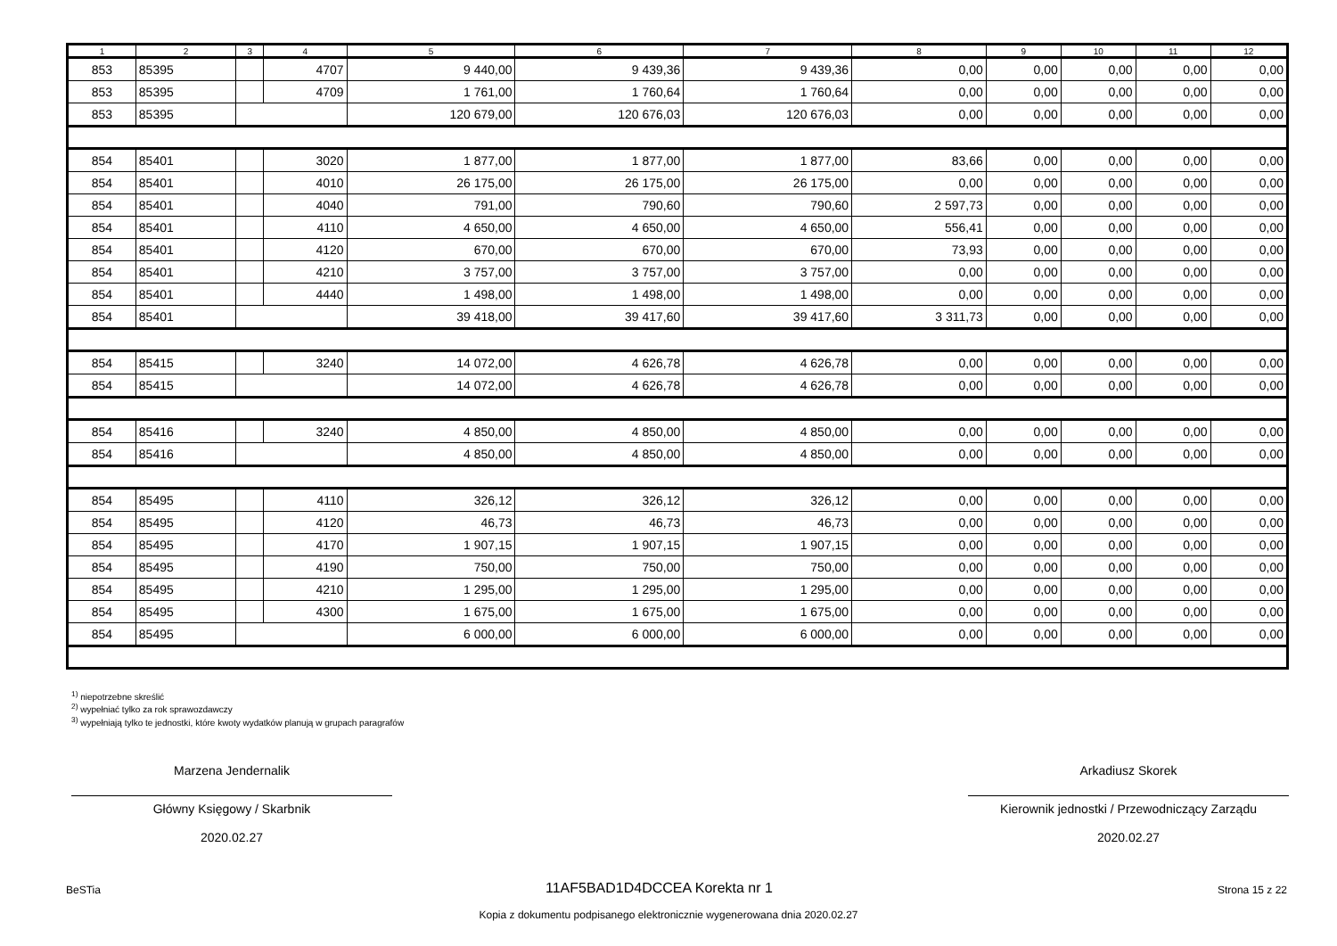| 1 | 2 | 3 | 4 | 5 | 6 | 7 | 8 | 9 | 10 | 11 | 12 |
| --- | --- | --- | --- | --- | --- | --- | --- | --- | --- | --- | --- |
| 853 | 85395 | | 4707 | 9 440,00 | 9 439,36 | 9 439,36 | 0,00 | 0,00 | 0,00 | 0,00 | 0,00 |
| 853 | 85395 | | 4709 | 1 761,00 | 1 760,64 | 1 760,64 | 0,00 | 0,00 | 0,00 | 0,00 | 0,00 |
| 853 | 85395 | | | 120 679,00 | 120 676,03 | 120 676,03 | 0,00 | 0,00 | 0,00 | 0,00 | 0,00 |
| 854 | 85401 | | 3020 | 1 877,00 | 1 877,00 | 1 877,00 | 83,66 | 0,00 | 0,00 | 0,00 | 0,00 |
| 854 | 85401 | | 4010 | 26 175,00 | 26 175,00 | 26 175,00 | 0,00 | 0,00 | 0,00 | 0,00 | 0,00 |
| 854 | 85401 | | 4040 | 791,00 | 790,60 | 790,60 | 2 597,73 | 0,00 | 0,00 | 0,00 | 0,00 |
| 854 | 85401 | | 4110 | 4 650,00 | 4 650,00 | 4 650,00 | 556,41 | 0,00 | 0,00 | 0,00 | 0,00 |
| 854 | 85401 | | 4120 | 670,00 | 670,00 | 670,00 | 73,93 | 0,00 | 0,00 | 0,00 | 0,00 |
| 854 | 85401 | | 4210 | 3 757,00 | 3 757,00 | 3 757,00 | 0,00 | 0,00 | 0,00 | 0,00 | 0,00 |
| 854 | 85401 | | 4440 | 1 498,00 | 1 498,00 | 1 498,00 | 0,00 | 0,00 | 0,00 | 0,00 | 0,00 |
| 854 | 85401 | | | 39 418,00 | 39 417,60 | 39 417,60 | 3 311,73 | 0,00 | 0,00 | 0,00 | 0,00 |
| 854 | 85415 | | 3240 | 14 072,00 | 4 626,78 | 4 626,78 | 0,00 | 0,00 | 0,00 | 0,00 | 0,00 |
| 854 | 85415 | | | 14 072,00 | 4 626,78 | 4 626,78 | 0,00 | 0,00 | 0,00 | 0,00 | 0,00 |
| 854 | 85416 | | 3240 | 4 850,00 | 4 850,00 | 4 850,00 | 0,00 | 0,00 | 0,00 | 0,00 | 0,00 |
| 854 | 85416 | | | 4 850,00 | 4 850,00 | 4 850,00 | 0,00 | 0,00 | 0,00 | 0,00 | 0,00 |
| 854 | 85495 | | 4110 | 326,12 | 326,12 | 326,12 | 0,00 | 0,00 | 0,00 | 0,00 | 0,00 |
| 854 | 85495 | | 4120 | 46,73 | 46,73 | 46,73 | 0,00 | 0,00 | 0,00 | 0,00 | 0,00 |
| 854 | 85495 | | 4170 | 1 907,15 | 1 907,15 | 1 907,15 | 0,00 | 0,00 | 0,00 | 0,00 | 0,00 |
| 854 | 85495 | | 4190 | 750,00 | 750,00 | 750,00 | 0,00 | 0,00 | 0,00 | 0,00 | 0,00 |
| 854 | 85495 | | 4210 | 1 295,00 | 1 295,00 | 1 295,00 | 0,00 | 0,00 | 0,00 | 0,00 | 0,00 |
| 854 | 85495 | | 4300 | 1 675,00 | 1 675,00 | 1 675,00 | 0,00 | 0,00 | 0,00 | 0,00 | 0,00 |
| 854 | 85495 | | | 6 000,00 | 6 000,00 | 6 000,00 | 0,00 | 0,00 | 0,00 | 0,00 | 0,00 |
<sup>1)</sup> niepotrzebne skreślić
<sup>2)</sup> wypełniać tylko za rok sprawozdawczy
<sup>3)</sup> wypełniają tylko te jednostki, które kwoty wydatków planują w grupach paragrafów
Marzena Jendernalik
Główny Księgowy / Skarbnik
2020.02.27
Arkadiusz Skorek
Kierownik jednostki / Przewodniczący Zarządu
2020.02.27
BeSTia 11AF5BAD1D4DCCEA Korekta nr 1 Strona 15 z 22
Kopia z dokumentu podpisanego elektronicznie wygenerowana dnia 2020.02.27